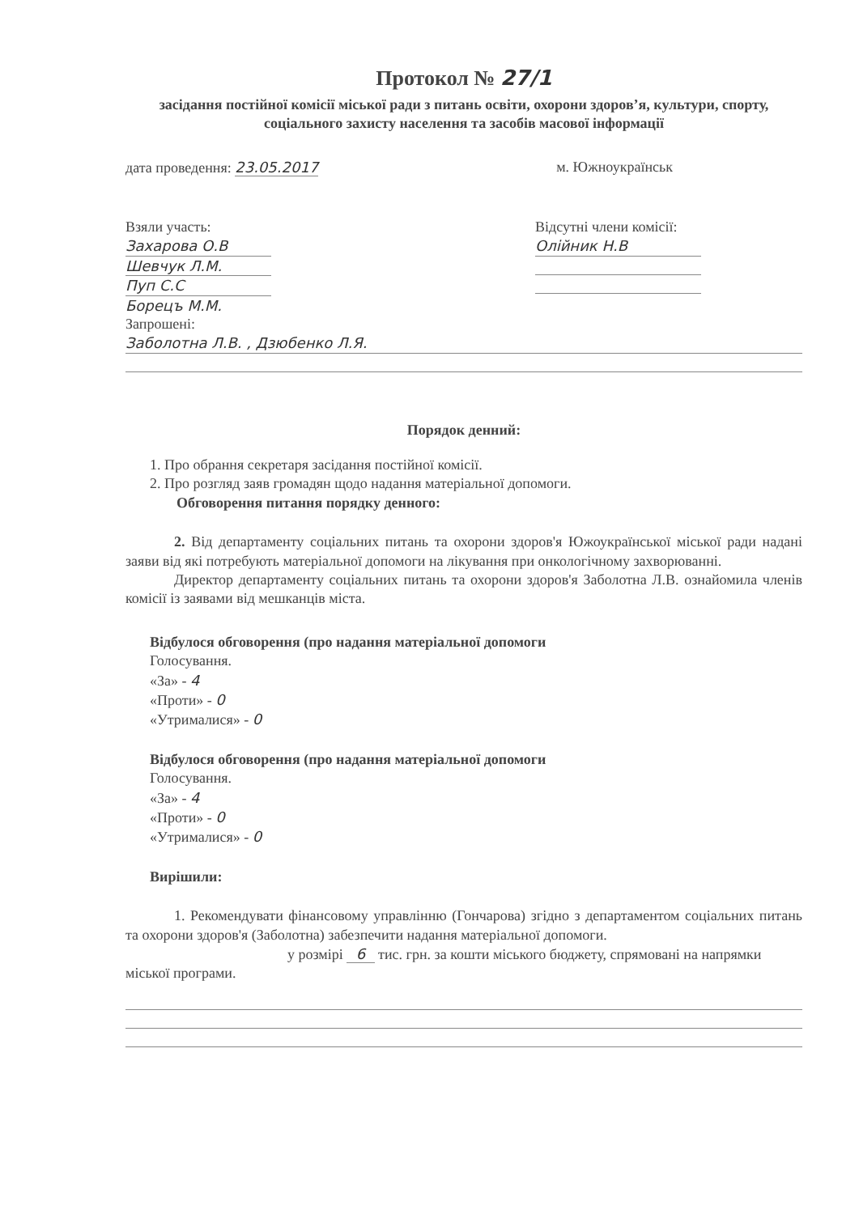Протокол № 27/1
засідання постійної комісії міської ради з питань освіти, охорони здоров’я, культури, спорту, соціального захисту населення та засобів масової інформації
дата проведення: 23.05.2017 м. Южноукраїнськ
Взяли участь:
Захарова О.В
Шевчук Л.М.
Пуп С.С
Борецъ М.М.
Відсутні члени комісії:
Олійник Н.В
Запрошені:
Заболотна Л.В. , Дзюбенко Л.Я.
Порядок денний:
1. Про обрання секретаря засідання постійної комісії.
2. Про розгляд заяв громадян щодо надання матеріальної допомоги.
Обговорення питання порядку денного:
2. Від департаменту соціальних питань та охорони здоров'я Южоукраїнської міської ради надані заяви від які потребують матеріальної допомоги на лікування при онкологічному захворюванні.
Директор департаменту соціальних питань та охорони здоров'я Заболотна Л.В. ознайомила членів комісії із заявами від мешканців міста.
Відбулося обговорення (про надання матеріальної допомоги
Голосування.
«За» - 4
«Проти» - 0
«Утрималися» - 0
Відбулося обговорення (про надання матеріальної допомоги
Голосування.
«За» - 4
«Проти» - 0
«Утрималися» - 0
Вирішили:
1. Рекомендувати фінансовому управлінню (Гончарова) згідно з департаментом соціальних питань та охорони здоров'я (Заболотна) забезпечити надання матеріальної допомоги.
у розмірі 6 тис. грн. за кошти міського бюджету, спрямовані на напрямки міської програми.